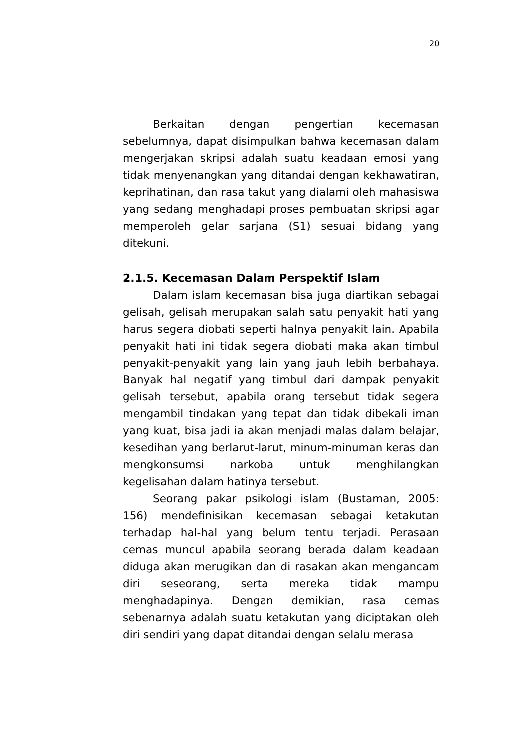20
Berkaitan dengan pengertian kecemasan sebelumnya, dapat disimpulkan bahwa kecemasan dalam mengerjakan skripsi adalah suatu keadaan emosi yang tidak menyenangkan yang ditandai dengan kekhawatiran, keprihatinan, dan rasa takut yang dialami oleh mahasiswa yang sedang menghadapi proses pembuatan skripsi agar memperoleh gelar sarjana (S1) sesuai bidang yang ditekuni.
2.1.5. Kecemasan Dalam Perspektif Islam
Dalam islam kecemasan bisa juga diartikan sebagai gelisah, gelisah merupakan salah satu penyakit hati yang harus segera diobati seperti halnya penyakit lain. Apabila penyakit hati ini tidak segera diobati maka akan timbul penyakit-penyakit yang lain yang jauh lebih berbahaya. Banyak hal negatif yang timbul dari dampak penyakit gelisah tersebut, apabila orang tersebut tidak segera mengambil tindakan yang tepat dan tidak dibekali iman yang kuat, bisa jadi ia akan menjadi malas dalam belajar, kesedihan yang berlarut-larut, minum-minuman keras dan mengkonsumsi narkoba untuk menghilangkan kegelisahan dalam hatinya tersebut.
Seorang pakar psikologi islam (Bustaman, 2005: 156) mendefinisikan kecemasan sebagai ketakutan terhadap hal-hal yang belum tentu terjadi. Perasaan cemas muncul apabila seorang berada dalam keadaan diduga akan merugikan dan di rasakan akan mengancam diri seseorang, serta mereka tidak mampu menghadapinya. Dengan demikian, rasa cemas sebenarnya adalah suatu ketakutan yang diciptakan oleh diri sendiri yang dapat ditandai dengan selalu merasa